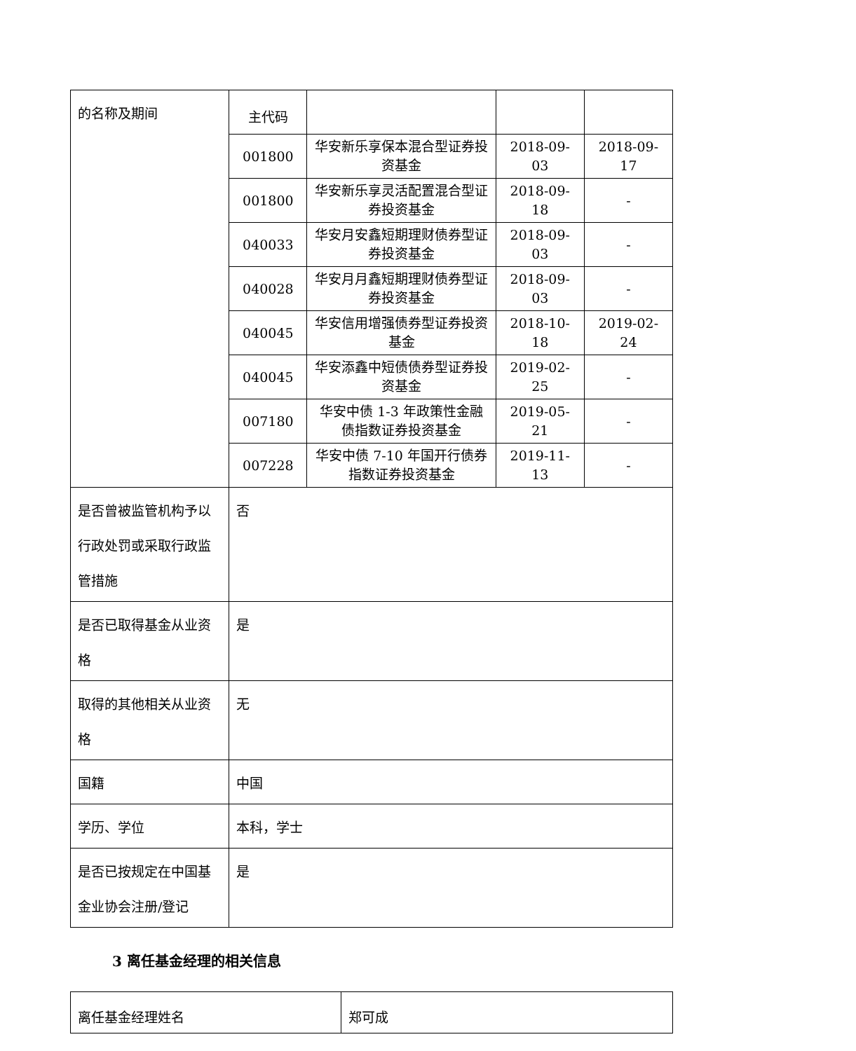| 的名称及期间 | 主代码 | | | |
| | 001800 | 华安新乐享保本混合型证券投资基金 | 2018-09-03 | 2018-09-17 |
| | 001800 | 华安新乐享灵活配置混合型证券投资基金 | 2018-09-18 | - |
| | 040033 | 华安月安鑫短期理财债券型证券投资基金 | 2018-09-03 | - |
| | 040028 | 华安月月鑫短期理财债券型证券投资基金 | 2018-09-03 | - |
| | 040045 | 华安信用增强债券型证券投资基金 | 2018-10-18 | 2019-02-24 |
| | 040045 | 华安添鑫中短债债券型证券投资基金 | 2019-02-25 | - |
| | 007180 | 华安中债 1-3 年政策性金融债指数证券投资基金 | 2019-05-21 | - |
| | 007228 | 华安中债 7-10 年国开行债券指数证券投资基金 | 2019-11-13 | - |
| 是否曾被监管机构予以行政处罚或采取行政监管措施 | 否 | | | |
| 是否已取得基金从业资格 | 是 | | | |
| 取得的其他相关从业资格 | 无 | | | |
| 国籍 | 中国 | | | |
| 学历、学位 | 本科，学士 | | | |
| 是否已按规定在中国基金业协会注册/登记 | 是 | | | |
3 离任基金经理的相关信息
| 离任基金经理姓名 | 郑可成 |